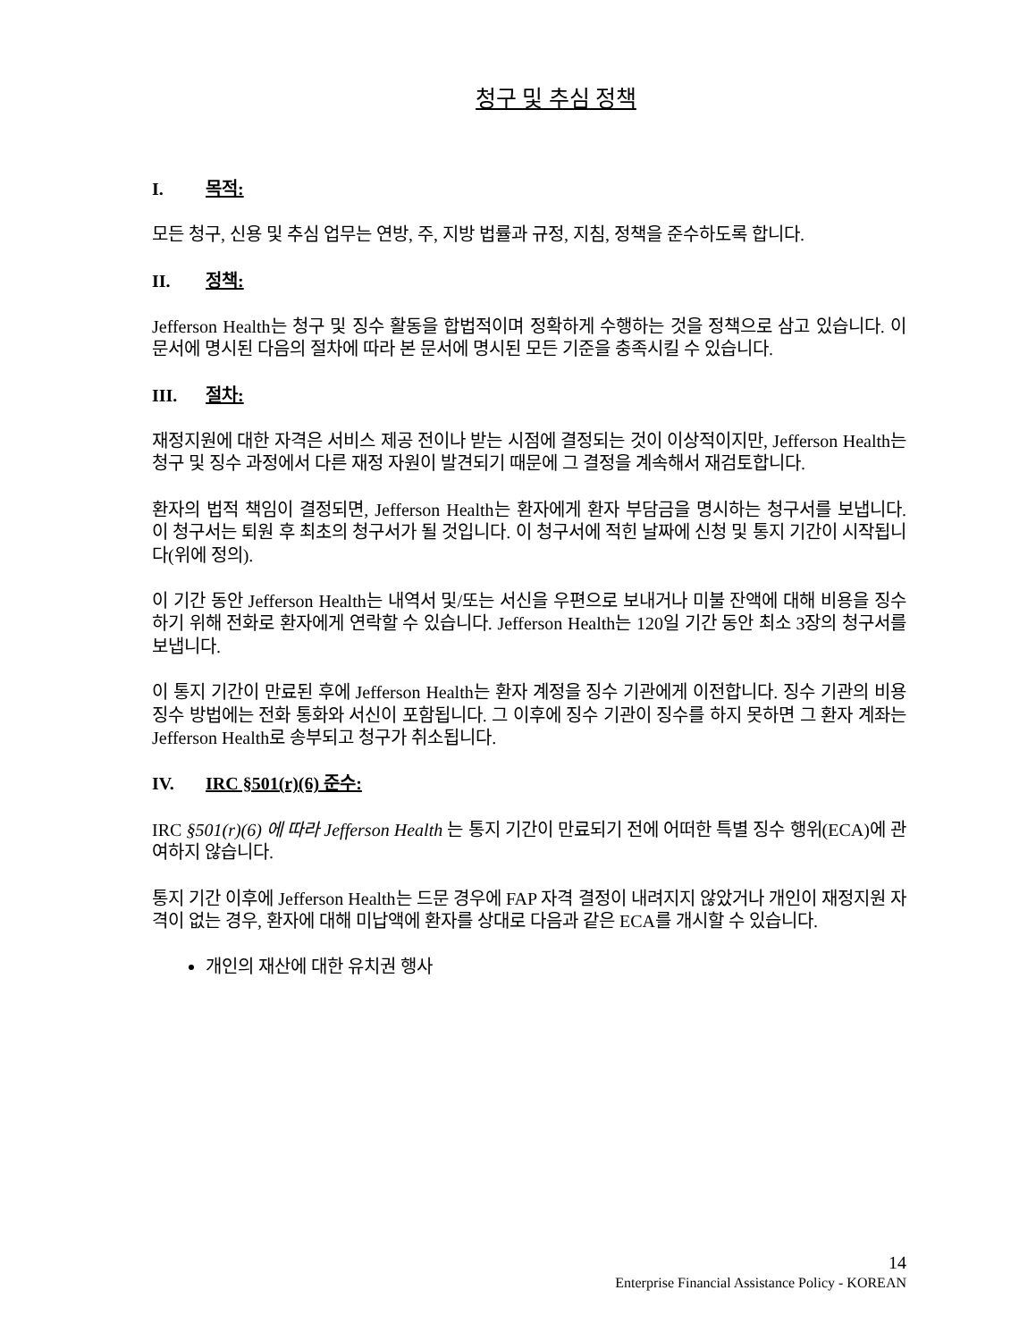청구 및 추심 정책
I. 목적:
모든 청구, 신용 및 추심 업무는 연방, 주, 지방 법률과 규정, 지침, 정책을 준수하도록 합니다.
II. 정책:
Jefferson Health는 청구 및 징수 활동을 합법적이며 정확하게 수행하는 것을 정책으로 삼고 있습니다. 이 문서에 명시된 다음의 절차에 따라 본 문서에 명시된 모든 기준을 충족시킬 수 있습니다.
III. 절차:
재정지원에 대한 자격은 서비스 제공 전이나 받는 시점에 결정되는 것이 이상적이지만, Jefferson Health는 청구 및 징수 과정에서 다른 재정 자원이 발견되기 때문에 그 결정을 계속해서 재검토합니다.
환자의 법적 책임이 결정되면, Jefferson Health는 환자에게 환자 부담금을 명시하는 청구서를 보냅니다. 이 청구서는 퇴원 후 최초의 청구서가 될 것입니다. 이 청구서에 적힌 날짜에 신청 및 통지 기간이 시작됩니다(위에 정의).
이 기간 동안 Jefferson Health는 내역서 및/또는 서신을 우편으로 보내거나 미불 잔액에 대해 비용을 징수하기 위해 전화로 환자에게 연락할 수 있습니다. Jefferson Health는 120일 기간 동안 최소 3장의 청구서를 보냅니다.
이 통지 기간이 만료된 후에 Jefferson Health는 환자 계정을 징수 기관에게 이전합니다. 징수 기관의 비용 징수 방법에는 전화 통화와 서신이 포함됩니다. 그 이후에 징수 기관이 징수를 하지 못하면 그 환자 계좌는 Jefferson Health로 송부되고 청구가 취소됩니다.
IV. IRC §501(r)(6) 준수:
IRC §501(r)(6) 에 따라 Jefferson Health 는 통지 기간이 만료되기 전에 어떠한 특별 징수 행위(ECA)에 관여하지 않습니다.
통지 기간 이후에 Jefferson Health는 드문 경우에 FAP 자격 결정이 내려지지 않았거나 개인이 재정지원 자격이 없는 경우, 환자에 대해 미납액에 환자를 상대로 다음과 같은 ECA를 개시할 수 있습니다.
개인의 재산에 대한 유치권 행사
14
Enterprise Financial Assistance Policy - KOREAN